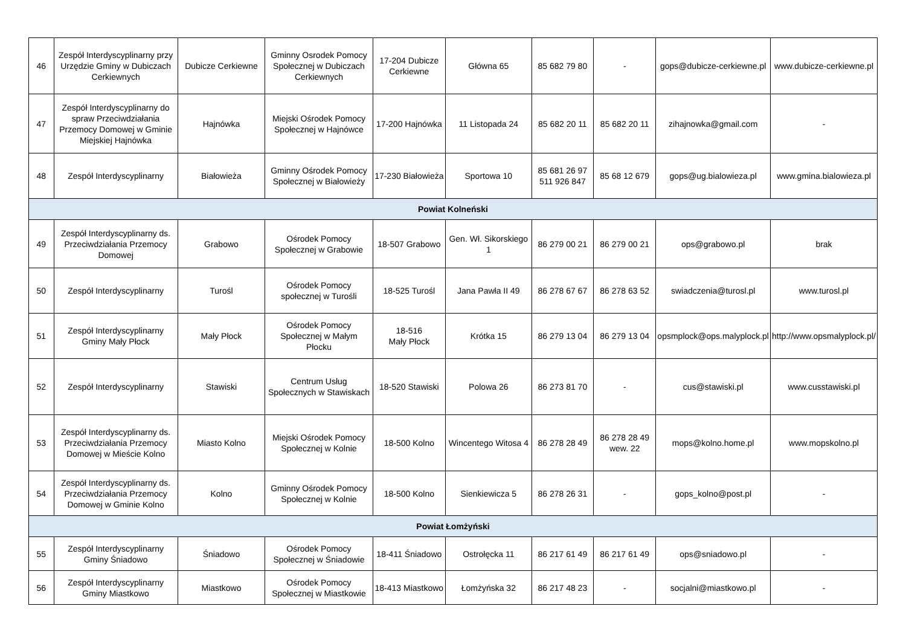| 46 | Zespół Interdyscyplinarny przy Urzędzie Gminy w Dubiczach Cerkiewnych | Dubicze Cerkiewne | Gminny Osrodek Pomocy Społecznej w Dubiczach Cerkiewnych | 17-204 Dubicze Cerkiewne | Główna 65 | 85 682 79 80 | - | gops@dubicze-cerkiewne.pl | www.dubicze-cerkiewne.pl |
| 47 | Zespół Interdyscyplinarny do spraw Przeciwdziałania Przemocy Domowej w Gminie Miejskiej Hajnówka | Hajnówka | Miejski Ośrodek Pomocy Społecznej w Hajnówce | 17-200 Hajnówka | 11 Listopada 24 | 85 682 20 11 | 85 682 20 11 | zihajnowka@gmail.com | - |
| 48 | Zespół Interdyscyplinarny | Białowieża | Gminny Ośrodek Pomocy Społecznej w Białowieży | 17-230 Białowieża | Sportowa 10 | 85 681 26 97 511 926 847 | 85 68 12 679 | gops@ug.bialowieza.pl | www.gmina.bialowieza.pl |
| Powiat Kolneński | | | | | | | | | |
| 49 | Zespół Interdyscyplinarny ds. Przeciwdziałania Przemocy Domowej | Grabowo | Ośrodek Pomocy Społecznej w Grabowie | 18-507 Grabowo | Gen. Wł. Sikorskiego 1 | 86 279 00 21 | 86 279 00 21 | ops@grabowo.pl | brak |
| 50 | Zespół Interdyscyplinarny | Turośl | Ośrodek Pomocy społecznej w Turośli | 18-525 Turośl | Jana Pawła II 49 | 86 278 67 67 | 86 278 63 52 | swiadczenia@turosl.pl | www.turosl.pl |
| 51 | Zespół Interdyscyplinarny Gminy Mały Płock | Mały Płock | Ośrodek Pomocy Społecznej w Małym Płocku | 18-516 Mały Płock | Krótka 15 | 86 279 13 04 | 86 279 13 04 | opsmplock@ops.malyplock.pl | http://www.opsmalyplock.pl/ |
| 52 | Zespół Interdyscyplinarny | Stawiski | Centrum Usług Społecznych w Stawiskach | 18-520 Stawiski | Polowa 26 | 86 273 81 70 | - | cus@stawiski.pl | www.cusstawiski.pl |
| 53 | Zespół Interdyscyplinarny ds. Przeciwdziałania Przemocy Domowej w Mieście Kolno | Miasto Kolno | Miejski Ośrodek Pomocy Społecznej w Kolnie | 18-500 Kolno | Wincentego Witosa 4 | 86 278 28 49 | 86 278 28 49 wew. 22 | mops@kolno.home.pl | www.mopskolno.pl |
| 54 | Zespół Interdyscyplinarny ds. Przeciwdziałania Przemocy Domowej w Gminie Kolno | Kolno | Gminny Ośrodek Pomocy Społecznej w Kolnie | 18-500 Kolno | Sienkiewicza 5 | 86 278 26 31 | - | gops_kolno@post.pl | - |
| Powiat Łomżyński | | | | | | | | | |
| 55 | Zespół Interdyscyplinarny Gminy Śniadowo | Śniadowo | Ośrodek Pomocy Społecznej w Śniadowie | 18-411 Śniadowo | Ostrołęcka 11 | 86 217 61 49 | 86 217 61 49 | ops@sniadowo.pl | - |
| 56 | Zespół Interdyscyplinarny Gminy Miastkowo | Miastkowo | Ośrodek Pomocy Społecznej w Miastkowie | 18-413 Miastkowo | Łomżyńska 32 | 86 217 48 23 | - | socjalni@miastkowo.pl | - |